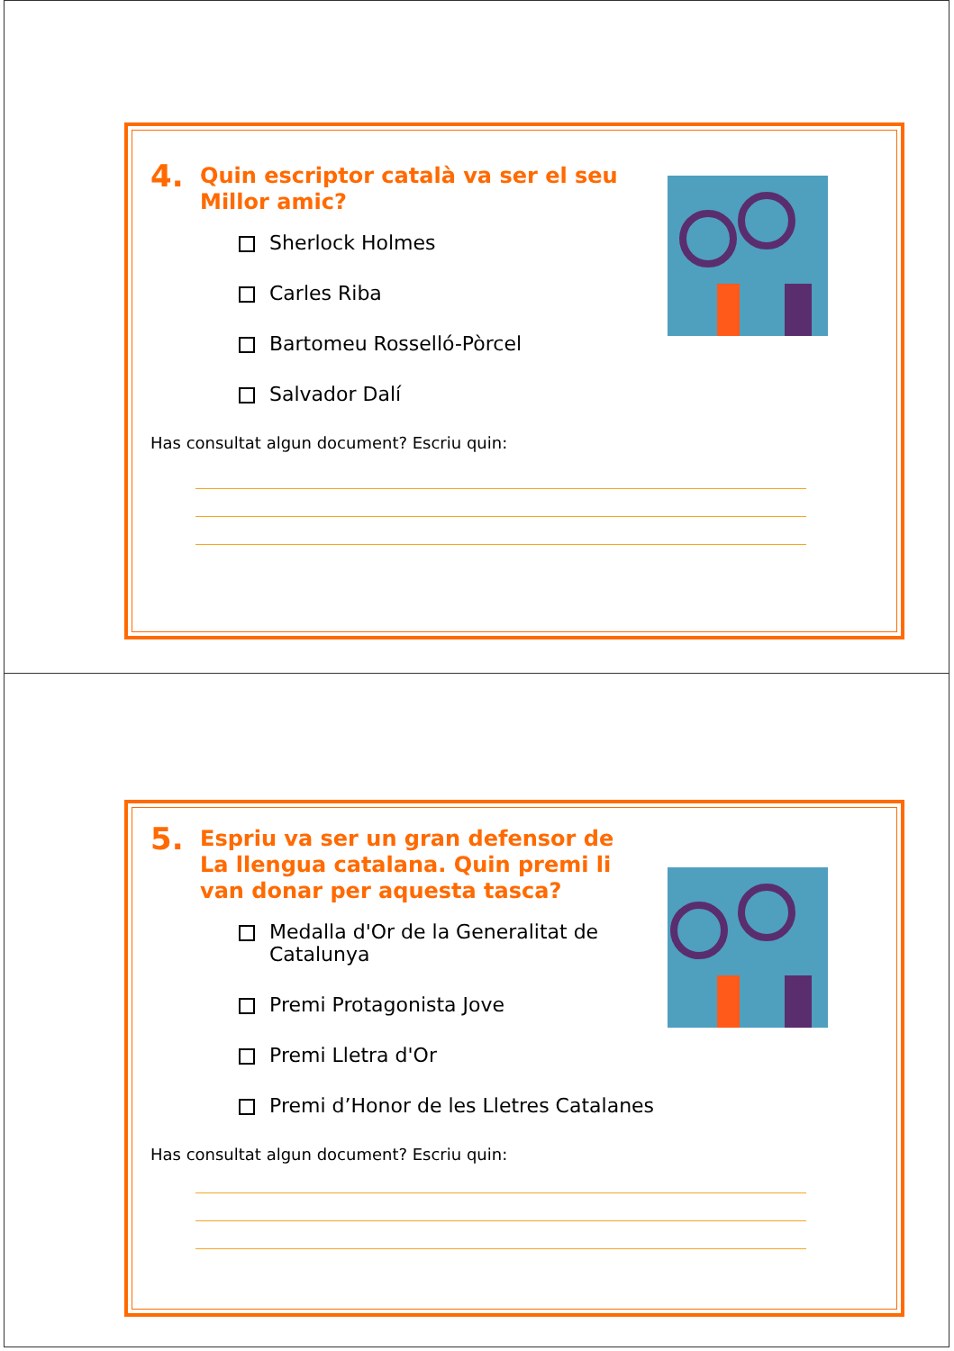4. Quin escriptor català va ser el seu
Millor amic?
Sherlock Holmes
Carles Riba
Bartomeu Rosselló-Pòrcel
Salvador Dalí
Has consultat algun document? Escriu quin:
5. Espriu va ser un gran defensor de
La llengua catalana. Quin premi li
van donar per aquesta tasca?
Medalla d'Or de la Generalitat de
Catalunya
Premi Protagonista Jove
Premi Lletra d'Or
Premi d’Honor de les Lletres Catalanes
Has consultat algun document? Escriu quin: